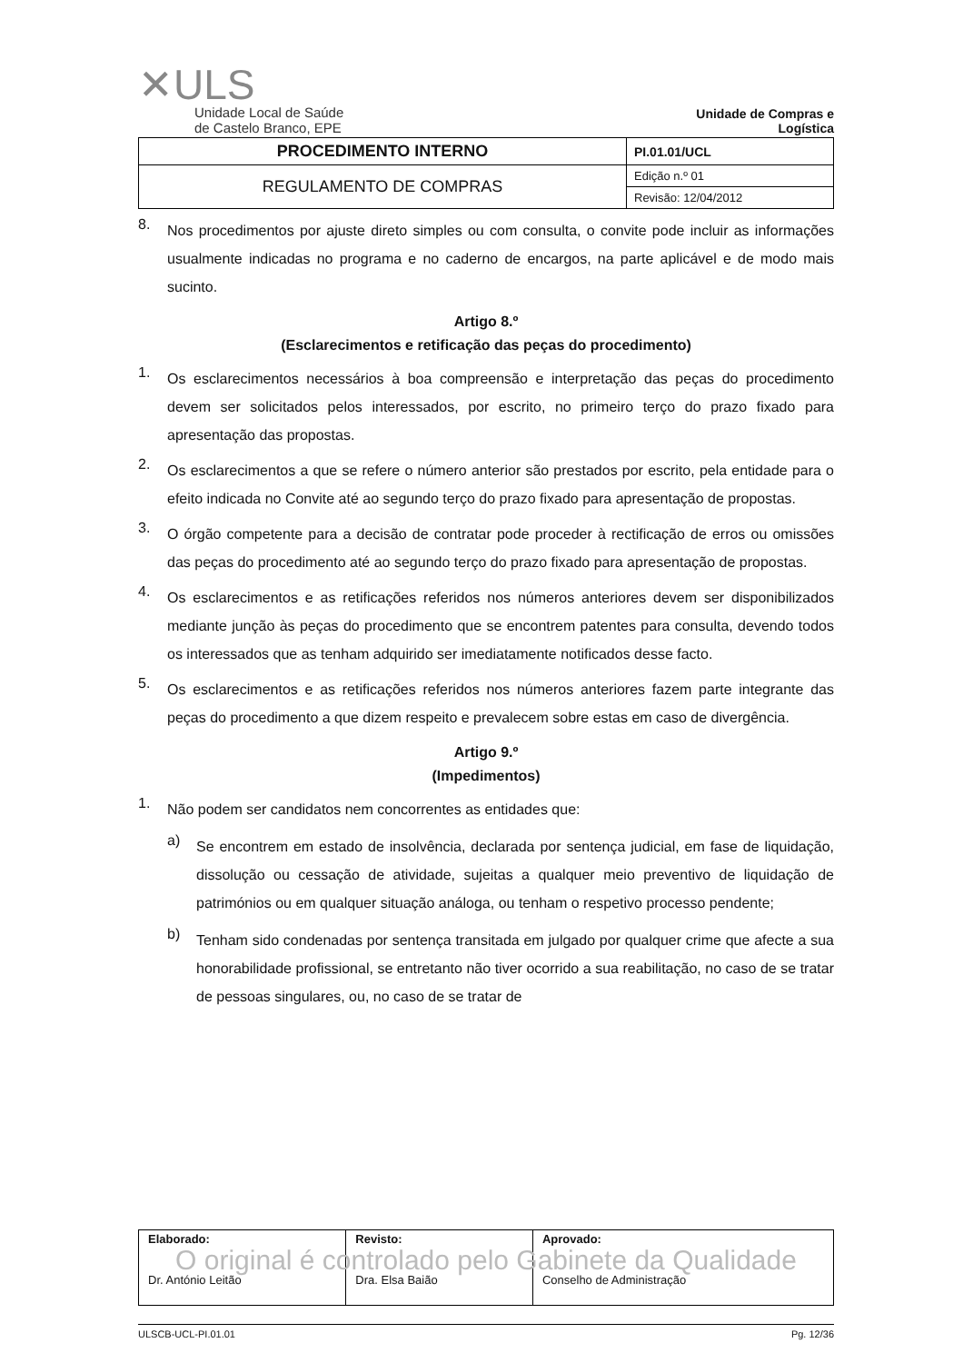✕ULS
Unidade Local de Saúde
de Castelo Branco, EPE
Unidade de Compras e Logística
| PROCEDIMENTO INTERNO | PI.01.01/UCL |
| REGULAMENTO DE COMPRAS | Edição n.º 01 |
| | Revisão: 12/04/2012 |
8.
Nos procedimentos por ajuste direto simples ou com consulta, o convite pode incluir as informações usualmente indicadas no programa e no caderno de encargos, na parte aplicável e de modo mais sucinto.
Artigo 8.º
(Esclarecimentos e retificação das peças do procedimento)
1.
Os esclarecimentos necessários à boa compreensão e interpretação das peças do procedimento devem ser solicitados pelos interessados, por escrito, no primeiro terço do prazo fixado para apresentação das propostas.
2.
Os esclarecimentos a que se refere o número anterior são prestados por escrito, pela entidade para o efeito indicada no Convite até ao segundo terço do prazo fixado para apresentação de propostas.
3.
O órgão competente para a decisão de contratar pode proceder à rectificação de erros ou omissões das peças do procedimento até ao segundo terço do prazo fixado para apresentação de propostas.
4.
Os esclarecimentos e as retificações referidos nos números anteriores devem ser disponibilizados mediante junção às peças do procedimento que se encontrem patentes para consulta, devendo todos os interessados que as tenham adquirido ser imediatamente notificados desse facto.
5.
Os esclarecimentos e as retificações referidos nos números anteriores fazem parte integrante das peças do procedimento a que dizem respeito e prevalecem sobre estas em caso de divergência.
Artigo 9.º
(Impedimentos)
1.
Não podem ser candidatos nem concorrentes as entidades que:
a)
Se encontrem em estado de insolvência, declarada por sentença judicial, em fase de liquidação, dissolução ou cessação de atividade, sujeitas a qualquer meio preventivo de liquidação de patrimónios ou em qualquer situação análoga, ou tenham o respetivo processo pendente;
b)
Tenham sido condenadas por sentença transitada em julgado por qualquer crime que afecte a sua honorabilidade profissional, se entretanto não tiver ocorrido a sua reabilitação, no caso de se tratar de pessoas singulares, ou, no caso de se tratar de
| Elaborado: Dr. António Leitão | Revisto: Dra. Elsa Baião | Aprovado: Conselho de Administração |
O original é controlado pelo Gabinete da Qualidade
ULSCB-UCL-PI.01.01 Pg. 12/36